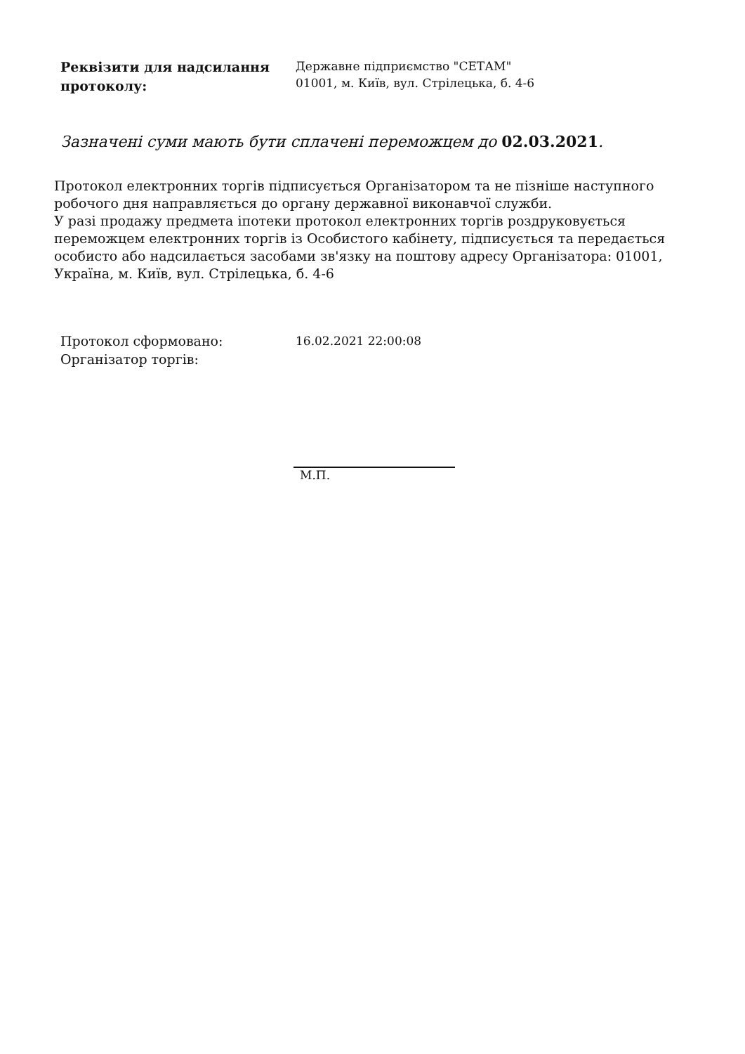Реквізити для надсилання протоколу:
Державне підприємство "СЕТАМ"
01001, м. Київ, вул. Стрілецька, б. 4-6
Зазначені суми мають бути сплачені переможцем до 02.03.2021.
Протокол електронних торгів підписується Організатором та не пізніше наступного робочого дня направляється до органу державної виконавчої служби.
У разі продажу предмета іпотеки протокол електронних торгів роздруковується переможцем електронних торгів із Особистого кабінету, підписується та передається особисто або надсилається засобами зв'язку на поштову адресу Організатора: 01001, Україна, м. Київ, вул. Стрілецька, б. 4-6
Протокол сформовано:
Організатор торгів:
16.02.2021 22:00:08
М.П.